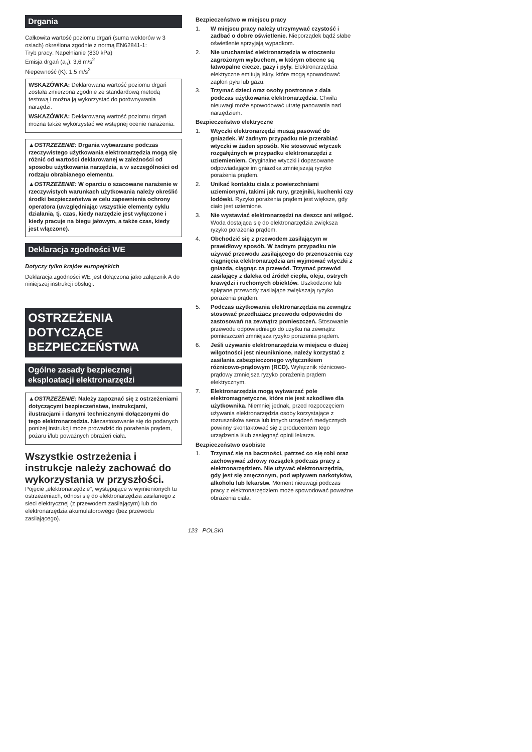Drgania
Całkowita wartość poziomu drgań (suma wektorów w 3 osiach) określona zgodnie z normą EN62841-1:
Tryb pracy: Napełnianie (830 kPa)
Emisja drgań (a<sub>h</sub>): 3,6 m/s<sup>2</sup>
Niepewność (K): 1,5 m/s<sup>2</sup>
WSKAZÓWKA: Deklarowana wartość poziomu drgań została zmierzona zgodnie ze standardową metodą testową i można ją wykorzystać do porównywania narzędzi.
WSKAZÓWKA: Deklarowaną wartość poziomu drgań można także wykorzystać we wstępnej ocenie narażenia.
▲OSTRZEŻENIE: Drgania wytwarzane podczas rzeczywistego użytkowania elektronarzędzia mogą się różnić od wartości deklarowanej w zależności od sposobu użytkowania narzędzia, a w szczególności od rodzaju obrabianego elementu.
▲OSTRZEŻENIE: W oparciu o szacowane narażenie w rzeczywistych warunkach użytkowania należy określić środki bezpieczeństwa w celu zapewnienia ochrony operatora (uwzględniając wszystkie elementy cyklu działania, tj. czas, kiedy narzędzie jest wyłączone i kiedy pracuje na biegu jałowym, a także czas, kiedy jest włączone).
Deklaracja zgodności WE
Dotyczy tylko krajów europejskich
Deklaracja zgodności WE jest dołączona jako załącznik A do niniejszej instrukcji obsługi.
OSTRZEŻENIA DOTYCZĄCE BEZPIECZEŃSTWA
Ogólne zasady bezpiecznej eksploatacji elektronarzędzi
▲OSTRZEŻENIE: Należy zapoznać się z ostrzeżeniami dotyczącymi bezpieczeństwa, instrukcjami, ilustracjami i danymi technicznymi dołączonymi do tego elektronarzędzia. Niezastosowanie się do podanych poniżej instrukcji może prowadzić do porażenia prądem, pożaru i/lub poważnych obrażeń ciała.
Wszystkie ostrzeżenia i instrukcje należy zachować do wykorzystania w przyszłości.
Pojęcie „elektronarzędzie", występujące w wymienionych tu ostrzeżeniach, odnosi się do elektronarzędzia zasilanego z sieci elektrycznej (z przewodem zasilającym) lub do elektronarzędzia akumulatorowego (bez przewodu zasilającego).
Bezpieczeństwo w miejscu pracy
1. W miejscu pracy należy utrzymywać czystość i zadbać o dobre oświetlenie. Nieporządek bądź słabe oświetlenie sprzyjają wypadkom.
2. Nie uruchamiać elektronarzędzia w otoczeniu zagrożonym wybuchem, w którym obecne są łatwopalne ciecze, gazy i pyły. Elektronarzędzia elektryczne emitują iskry, które mogą spowodować zapłon pyłu lub gazu.
3. Trzymać dzieci oraz osoby postronne z dala podczas użytkowania elektronarzędzia. Chwila nieuwagi może spowodować utratę panowania nad narzędziem.
Bezpieczeństwo elektryczne
1. Wtyczki elektronarzędzi muszą pasować do gniazdek. W żadnym przypadku nie przerabiać wtyczki w żaden sposób. Nie stosować wtyczek rozgałęźnych w przypadku elektronarzędzi z uziemieniem. Oryginalne wtyczki i dopasowane odpowiadające im gniazdka zmniejszają ryzyko porażenia prądem.
2. Unikać kontaktu ciała z powierzchniami uziemionymi, takimi jak rury, grzejniki, kuchenki czy lodówki. Ryzyko porażenia prądem jest większe, gdy ciało jest uziemione.
3. Nie wystawiać elektronarzędzi na deszcz ani wilgoć. Woda dostająca się do elektronarzędzia zwiększa ryzyko porażenia prądem.
4. Obchodzić się z przewodem zasilającym w prawidłowy sposób. W żadnym przypadku nie używać przewodu zasilającego do przenoszenia czy ciągnięcia elektronarzędzia ani wyjmować wtyczki z gniazda, ciągnąc za przewód. Trzymać przewód zasilający z daleka od źródeł ciepła, oleju, ostrych krawędzi i ruchomych obiektów. Uszkodzone lub splątane przewody zasilające zwiększają ryzyko porażenia prądem.
5. Podczas użytkowania elektronarzędzia na zewnątrz stosować przedłużacz przewodu odpowiedni do zastosowań na zewnątrz pomieszczeń. Stosowanie przewodu odpowiedniego do użytku na zewnątrz pomieszczeń zmniejsza ryzyko porażenia prądem.
6. Jeśli używanie elektronarzędzia w miejscu o dużej wilgotności jest nieuniknione, należy korzystać z zasilania zabezpieczonego wyłącznikiem różnicowo-prądowym (RCD). Wyłącznik różnicowo-prądowy zmniejsza ryzyko porażenia prądem elektrycznym.
7. Elektronarzędzia mogą wytwarzać pole elektromagnetyczne, które nie jest szkodliwe dla użytkownika. Niemniej jednak, przed rozpoczęciem używania elektronarzędzia osoby korzystające z rozruszników serca lub innych urządzeń medycznych powinny skontaktować się z producentem tego urządzenia i/lub zasięgnąć opinii lekarza.
Bezpieczeństwo osobiste
1. Trzymać się na baczności, patrzeć co się robi oraz zachowywać zdrowy rozsądek podczas pracy z elektronarzędziem. Nie używać elektronarzędzia, gdy jest się zmęczonym, pod wpływem narkotyków, alkoholu lub lekarstw. Moment nieuwagi podczas pracy z elektronarzędziem może spowodować poważne obrażenia ciała.
123 POLSKI